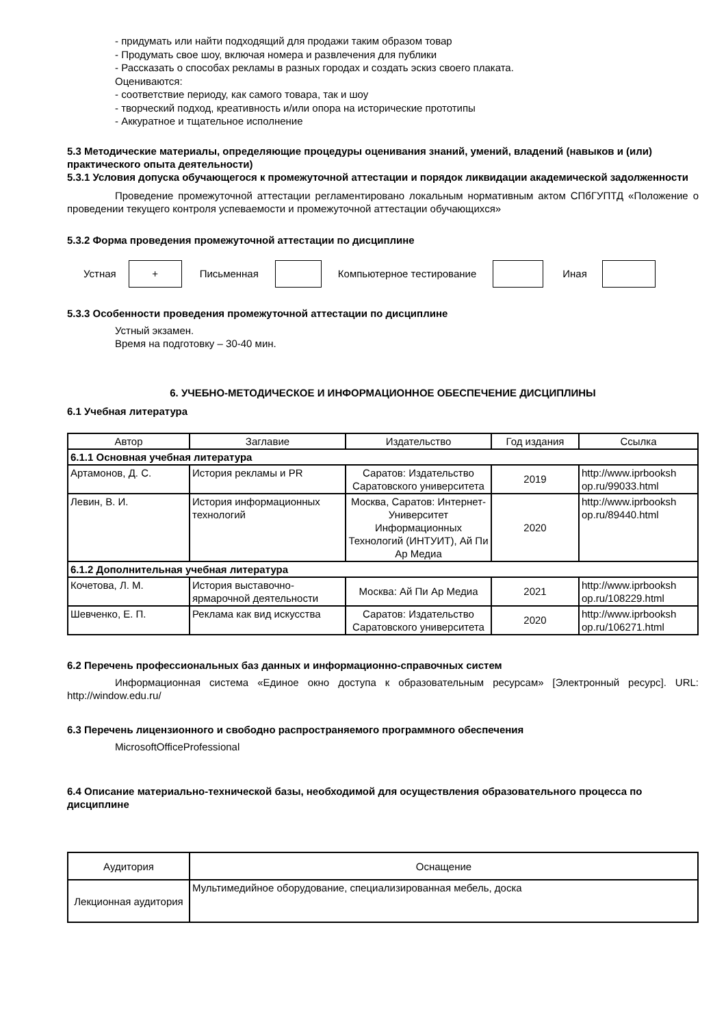- придумать или найти подходящий для продажи таким образом товар
- Продумать свое шоу, включая номера и развлечения для публики
- Рассказать о способах рекламы в разных городах и создать эскиз своего плаката.
Оцениваются:
- соответствие периоду, как самого товара, так и шоу
- творческий подход, креативность и/или опора на исторические прототипы
- Аккуратное и тщательное исполнение
5.3 Методические материалы, определяющие процедуры оценивания знаний, умений, владений (навыков и (или) практического опыта деятельности)
5.3.1 Условия допуска обучающегося к промежуточной аттестации и порядок ликвидации академической задолженности
Проведение промежуточной аттестации регламентировано локальным нормативным актом СПбГУПТД «Положение о проведении текущего контроля успеваемости и промежуточной аттестации обучающихся»
5.3.2 Форма проведения промежуточной аттестации по дисциплине
Устная + Письменная Компьютерное тестирование Иная
5.3.3 Особенности проведения промежуточной аттестации по дисциплине
Устный экзамен.
Время на подготовку – 30-40 мин.
6. УЧЕБНО-МЕТОДИЧЕСКОЕ И ИНФОРМАЦИОННОЕ ОБЕСПЕЧЕНИЕ ДИСЦИПЛИНЫ
6.1 Учебная литература
| Автор | Заглавие | Издательство | Год издания | Ссылка |
| 6.1.1 Основная учебная литература | | | | |
| Артамонов, Д. С. | История рекламы и PR | Саратов: Издательство Саратовского университета | 2019 | http://www.iprbooksh op.ru/99033.html |
| Левин, В. И. | История информационных технологий | Москва, Саратов: Интернет-Университет Информационных Технологий (ИНТУИТ), Ай Пи Ар Медиа | 2020 | http://www.iprbooksh op.ru/89440.html |
| 6.1.2 Дополнительная учебная литература | | | | |
| Кочетова, Л. М. | История выставочно-ярмарочной деятельности | Москва: Ай Пи Ар Медиа | 2021 | http://www.iprbooksh op.ru/108229.html |
| Шевченко, Е. П. | Реклама как вид искусства | Саратов: Издательство Саратовского университета | 2020 | http://www.iprbooksh op.ru/106271.html |
6.2 Перечень профессиональных баз данных и информационно-справочных систем
Информационная система «Единое окно доступа к образовательным ресурсам» [Электронный ресурс]. URL: http://window.edu.ru/
6.3 Перечень лицензионного и свободно распространяемого программного обеспечения
MicrosoftOfficeProfessional
6.4 Описание материально-технической базы, необходимой для осуществления образовательного процесса по дисциплине
| Аудитория | Оснащение |
| Лекционная аудитория | Мультимедийное оборудование, специализированная мебель, доска |